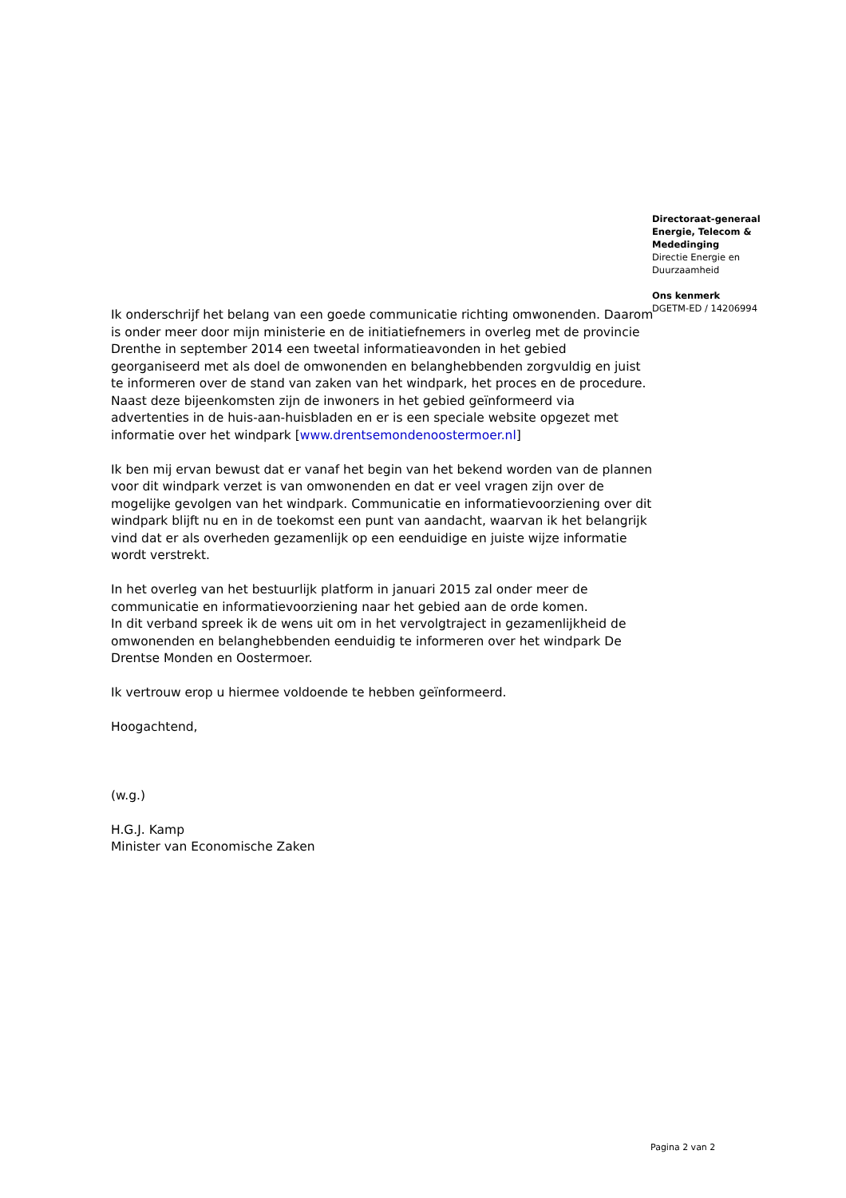Directoraat-generaal
Energie, Telecom &
Mededinging
Directie Energie en
Duurzaamheid
Ons kenmerk
DGETM-ED / 14206994
Ik onderschrijf het belang van een goede communicatie richting omwonenden. Daarom is onder meer door mijn ministerie en de initiatiefnemers in overleg met de provincie Drenthe in september 2014 een tweetal informatieavonden in het gebied georganiseerd met als doel de omwonenden en belanghebbenden zorgvuldig en juist te informeren over de stand van zaken van het windpark, het proces en de procedure. Naast deze bijeenkomsten zijn de inwoners in het gebied geïnformeerd via advertenties in de huis-aan-huisbladen en er is een speciale website opgezet met informatie over het windpark [www.drentsemondenoostermoer.nl]
Ik ben mij ervan bewust dat er vanaf het begin van het bekend worden van de plannen voor dit windpark verzet is van omwonenden en dat er veel vragen zijn over de mogelijke gevolgen van het windpark. Communicatie en informatievoorziening over dit windpark blijft nu en in de toekomst een punt van aandacht, waarvan ik het belangrijk vind dat er als overheden gezamenlijk op een eenduidige en juiste wijze informatie wordt verstrekt.
In het overleg van het bestuurlijk platform in januari 2015 zal onder meer de communicatie en informatievoorziening naar het gebied aan de orde komen.
In dit verband spreek ik de wens uit om in het vervolgtraject in gezamenlijkheid de omwonenden en belanghebbenden eenduidig te informeren over het windpark De Drentse Monden en Oostermoer.
Ik vertrouw erop u hiermee voldoende te hebben geïnformeerd.
Hoogachtend,
(w.g.)
H.G.J. Kamp
Minister van Economische Zaken
Pagina 2 van 2